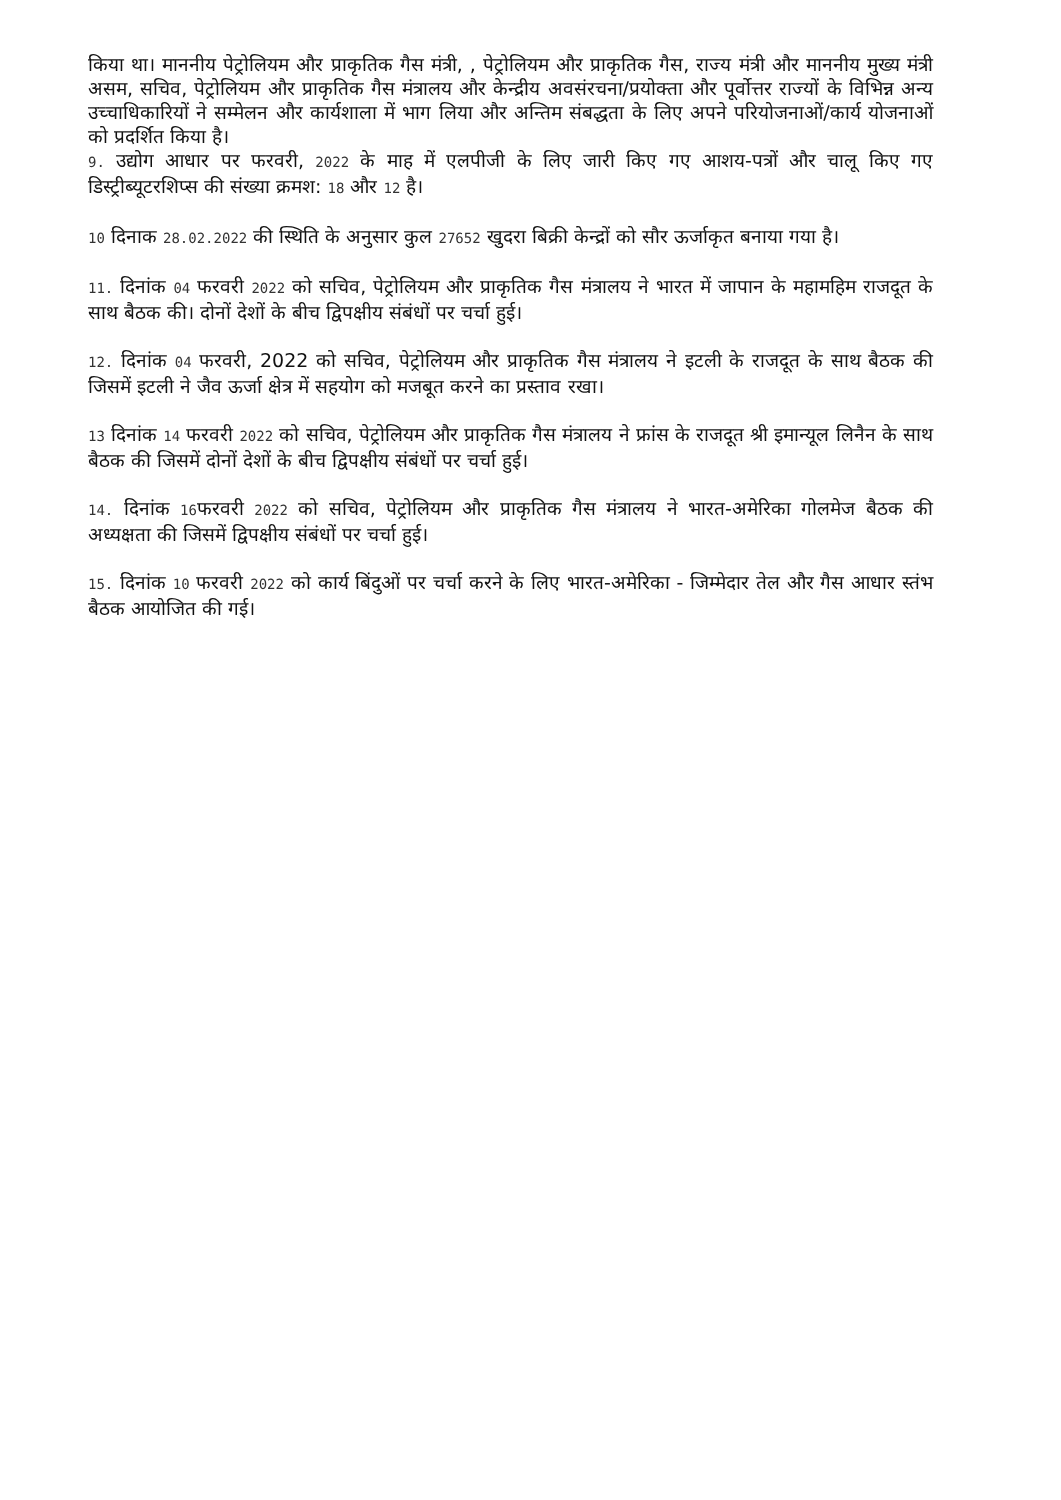किया था। माननीय पेट्रोलियम और प्राकृतिक गैस मंत्री, , पेट्रोलियम और प्राकृतिक गैस, राज्य मंत्री और माननीय मुख्य मंत्री असम, सचिव, पेट्रोलियम और प्राकृतिक गैस मंत्रालय और केन्द्रीय अवसंरचना/प्रयोक्ता और पूर्वोत्तर राज्यों के विभिन्न अन्य उच्चाधिकारियों ने सम्मेलन और कार्यशाला में भाग लिया और अन्तिम संबद्धता के लिए अपने परियोजनाओं/कार्य योजनाओं को प्रदर्शित किया है।
9. उद्योग आधार पर फरवरी, 2022 के माह में एलपीजी के लिए जारी किए गए आशय-पत्रों और चालू किए गए डिस्ट्रीब्यूटरशिप्स की संख्या क्रमश: 18 और 12 है।
10 दिनाक 28.02.2022 की स्थिति के अनुसार कुल 27652 खुदरा बिक्री केन्द्रों को सौर ऊर्जाकृत बनाया गया है।
11. दिनांक 04 फरवरी 2022 को सचिव, पेट्रोलियम और प्राकृतिक गैस मंत्रालय ने भारत में जापान के महामहिम राजदूत के साथ बैठक की। दोनों देशों के बीच द्विपक्षीय संबंधों पर चर्चा हुई।
12. दिनांक 04 फरवरी, 2022 को सचिव, पेट्रोलियम और प्राकृतिक गैस मंत्रालय ने इटली के राजदूत के साथ बैठक की जिसमें इटली ने जैव ऊर्जा क्षेत्र में सहयोग को मजबूत करने का प्रस्ताव रखा।
13 दिनांक 14 फरवरी 2022 को सचिव, पेट्रोलियम और प्राकृतिक गैस मंत्रालय ने फ्रांस के राजदूत श्री इमान्यूल लिनैन के साथ बैठक की जिसमें दोनों देशों के बीच द्विपक्षीय संबंधों पर चर्चा हुई।
14. दिनांक 16फरवरी 2022 को सचिव, पेट्रोलियम और प्राकृतिक गैस मंत्रालय ने भारत-अमेरिका गोलमेज बैठक की अध्यक्षता की जिसमें द्विपक्षीय संबंधों पर चर्चा हुई।
15. दिनांक 10 फरवरी 2022 को कार्य बिंदुओं पर चर्चा करने के लिए भारत-अमेरिका - जिम्मेदार तेल और गैस आधार स्तंभ बैठक आयोजित की गई।